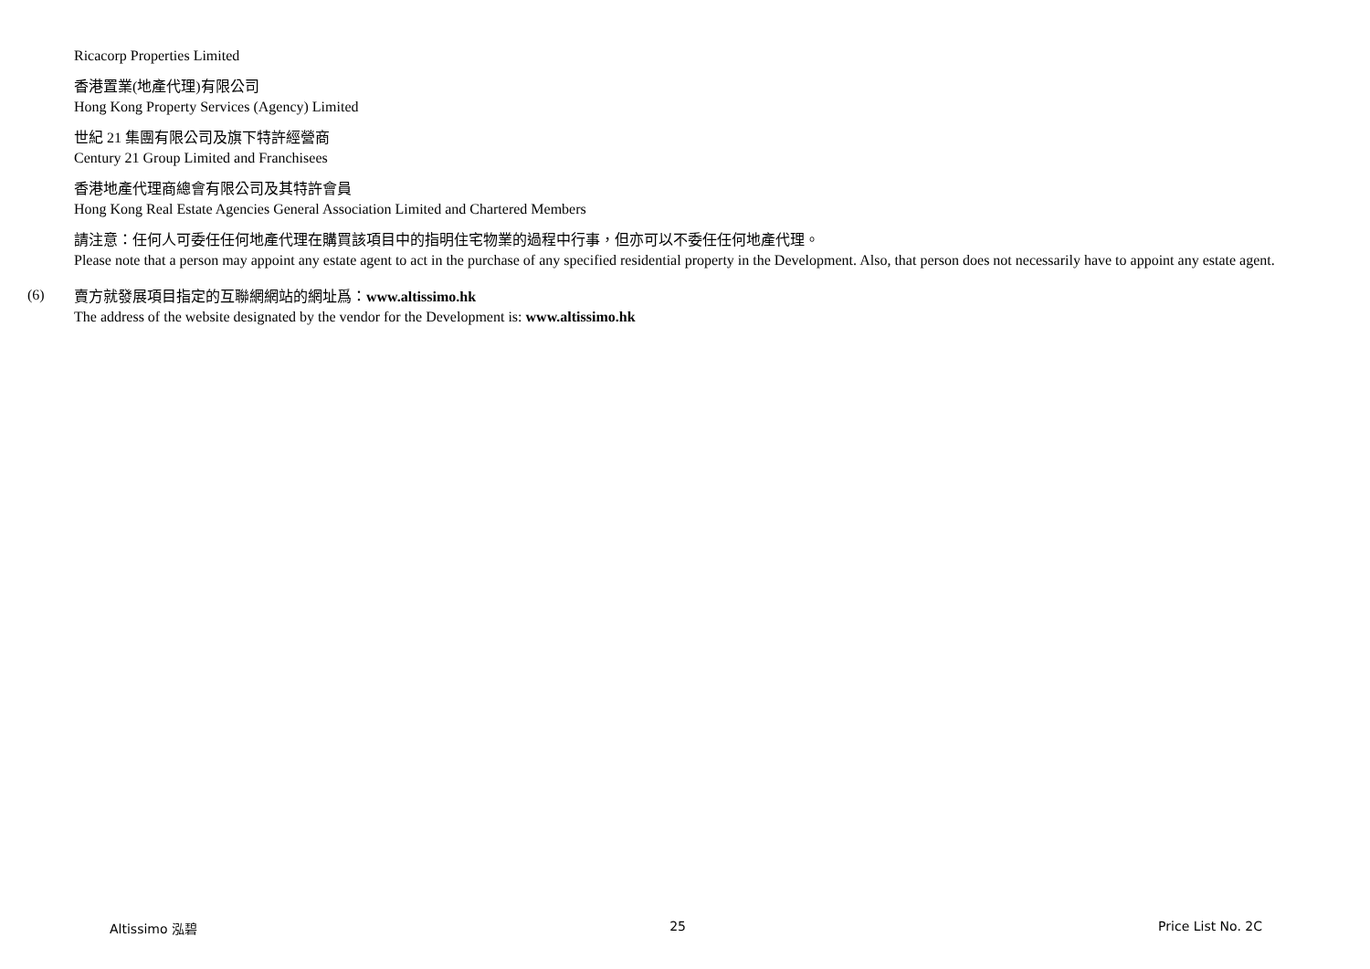Ricacorp Properties Limited
香港置業(地產代理)有限公司
Hong Kong Property Services (Agency) Limited
世紀 21 集團有限公司及旗下特許經營商
Century 21 Group Limited and Franchisees
香港地產代理商總會有限公司及其特許會員
Hong Kong Real Estate Agencies General Association Limited and Chartered Members
請注意：任何人可委任任何地產代理在購買該項目中的指明住宅物業的過程中行事，但亦可以不委任任何地產代理。
Please note that a person may appoint any estate agent to act in the purchase of any specified residential property in the Development. Also, that person does not necessarily have to appoint any estate agent.
(6)
賣方就發展項目指定的互聯網網站的網址爲：www.altissimo.hk
The address of the website designated by the vendor for the Development is: www.altissimo.hk
Altissimo 泓碧 25 Price List No. 2C